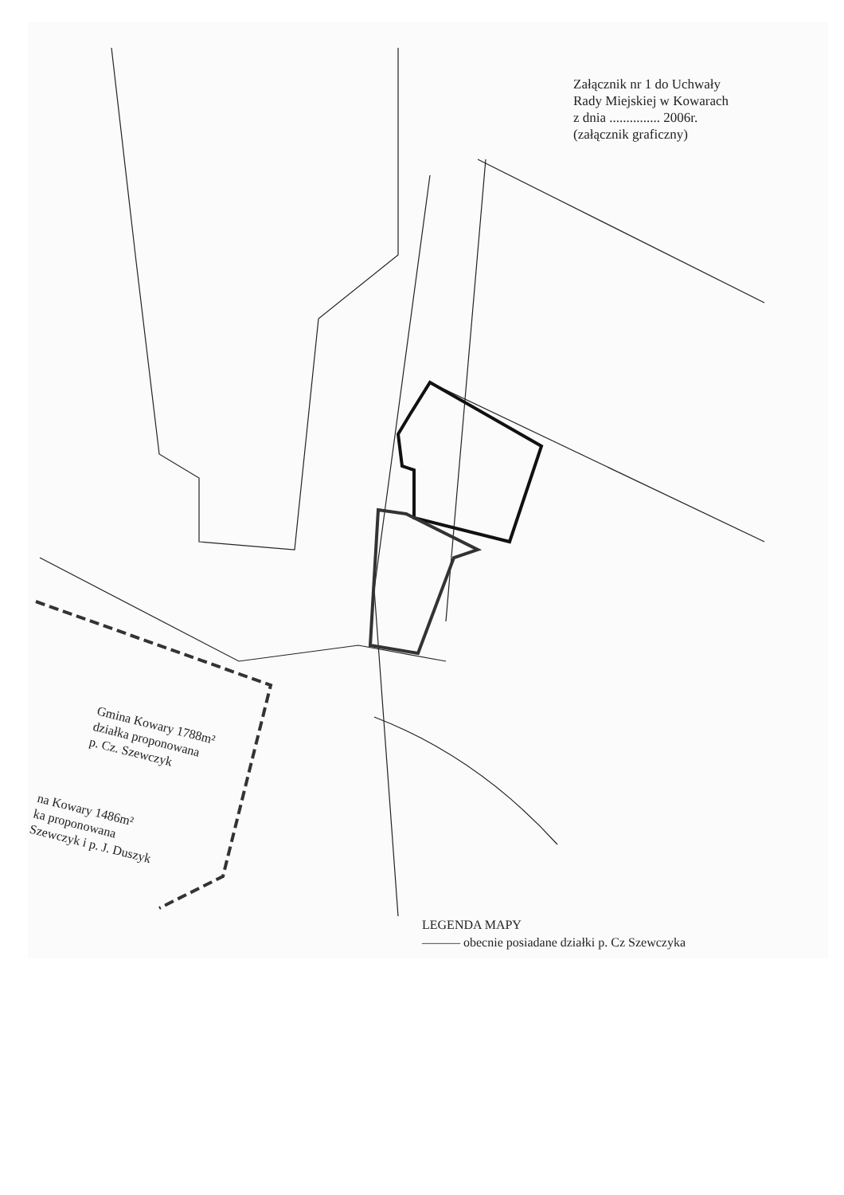Załącznik nr 1 do Uchwały
Rady Miejskiej w Kowarach
z dnia ............... 2006r.
(załącznik graficzny)
Gmina Kowary 1788m²
działka proponowana
p. Cz. Szewczyk
na Kowary 1486m²
ka proponowana
Szewczyk i p. J. Duszyk
LEGENDA MAPY
——— obecnie posiadane działki p. Cz Szewczyka